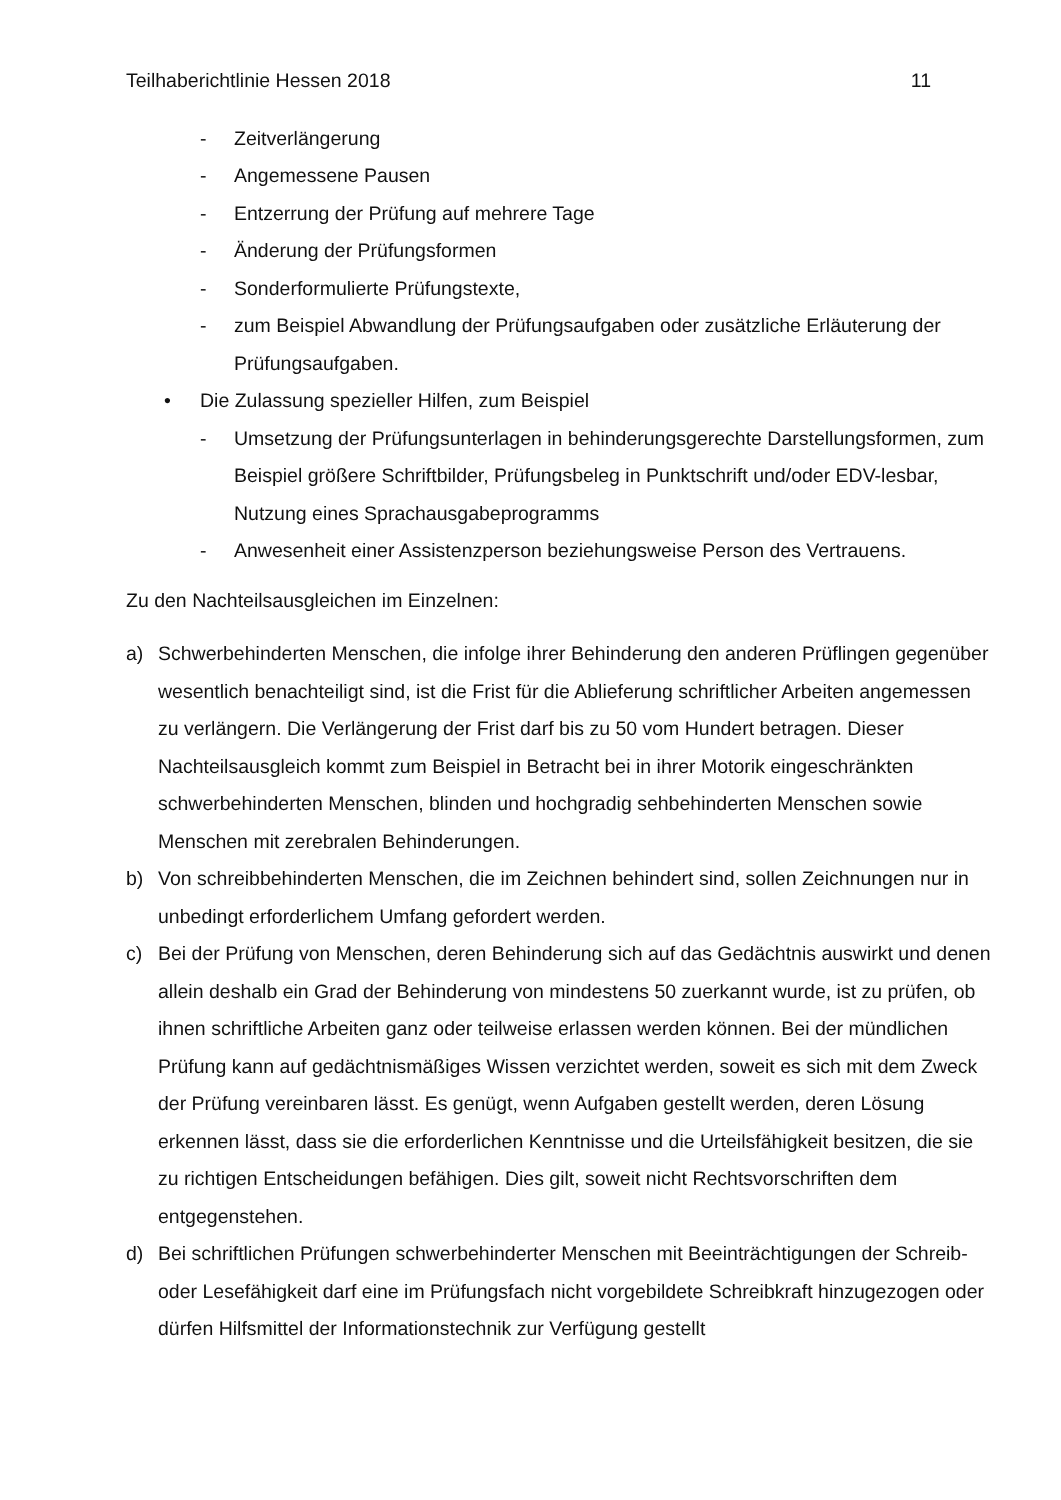Teilhaberichtlinie Hessen 2018 11
- Zeitverlängerung
- Angemessene Pausen
- Entzerrung der Prüfung auf mehrere Tage
- Änderung der Prüfungsformen
- Sonderformulierte Prüfungstexte,
- zum Beispiel Abwandlung der Prüfungsaufgaben oder zusätzliche Erläuterung der Prüfungsaufgaben.
• Die Zulassung spezieller Hilfen, zum Beispiel
- Umsetzung der Prüfungsunterlagen in behinderungsgerechte Darstellungsformen, zum Beispiel größere Schriftbilder, Prüfungsbeleg in Punktschrift und/oder EDV-lesbar, Nutzung eines Sprachausgabeprogramms
- Anwesenheit einer Assistenzperson beziehungsweise Person des Vertrauens.
Zu den Nachteilsausgleichen im Einzelnen:
a) Schwerbehinderten Menschen, die infolge ihrer Behinderung den anderen Prüflingen gegenüber wesentlich benachteiligt sind, ist die Frist für die Ablieferung schriftlicher Arbeiten angemessen zu verlängern. Die Verlängerung der Frist darf bis zu 50 vom Hundert betragen. Dieser Nachteilsausgleich kommt zum Beispiel in Betracht bei in ihrer Motorik eingeschränkten schwerbehinderten Menschen, blinden und hochgradig sehbehinderten Menschen sowie Menschen mit zerebralen Behinderungen.
b) Von schreibbehinderten Menschen, die im Zeichnen behindert sind, sollen Zeichnungen nur in unbedingt erforderlichem Umfang gefordert werden.
c) Bei der Prüfung von Menschen, deren Behinderung sich auf das Gedächtnis auswirkt und denen allein deshalb ein Grad der Behinderung von mindestens 50 zuerkannt wurde, ist zu prüfen, ob ihnen schriftliche Arbeiten ganz oder teilweise erlassen werden können. Bei der mündlichen Prüfung kann auf gedächtnismäßiges Wissen verzichtet werden, soweit es sich mit dem Zweck der Prüfung vereinbaren lässt. Es genügt, wenn Aufgaben gestellt werden, deren Lösung erkennen lässt, dass sie die erforderlichen Kenntnisse und die Urteilsfähigkeit besitzen, die sie zu richtigen Entscheidungen befähigen. Dies gilt, soweit nicht Rechtsvorschriften dem entgegenstehen.
d) Bei schriftlichen Prüfungen schwerbehinderter Menschen mit Beeinträchtigungen der Schreib- oder Lesefähigkeit darf eine im Prüfungsfach nicht vorgebildete Schreibkraft hinzugezogen oder dürfen Hilfsmittel der Informationstechnik zur Verfügung gestellt